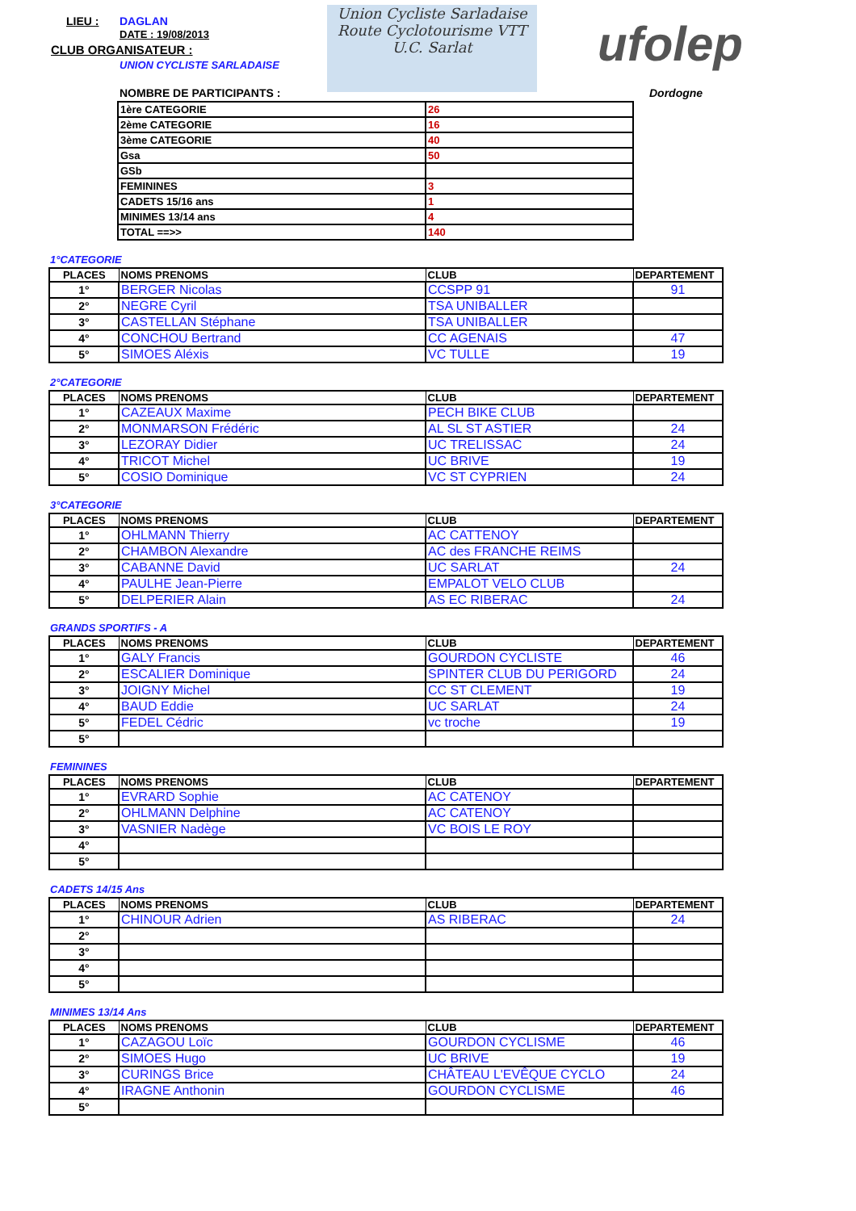LIEU : DAGLAN
DATE : 19/08/2013
CLUB ORGANISATEUR :
UNION CYCLISTE SARLADAISE
Union Cycliste Sarladaise
Route Cyclotourisme VTT
U.C. Sarlat
ufolep
NOMBRE DE PARTICIPANTS : Dordogne
| 1ère CATEGORIE | 26 |
| 2ème CATEGORIE | 16 |
| 3ème CATEGORIE | 40 |
| Gsa | 50 |
| GSb | |
| FEMININES | 3 |
| CADETS 15/16 ans | 1 |
| MINIMES 13/14 ans | 4 |
| TOTAL ==>> | 140 |
1°CATEGORIE
| PLACES | NOMS PRENOMS | CLUB | DEPARTEMENT |
| --- | --- | --- | --- |
| 1° | BERGER Nicolas | CCSPP 91 | 91 |
| 2° | NEGRE Cyril | TSA UNIBALLER | |
| 3° | CASTELLAN Stéphane | TSA UNIBALLER | |
| 4° | CONCHOU Bertrand | CC AGENAIS | 47 |
| 5° | SIMOES Aléxis | VC TULLE | 19 |
2°CATEGORIE
| PLACES | NOMS PRENOMS | CLUB | DEPARTEMENT |
| --- | --- | --- | --- |
| 1° | CAZEAUX Maxime | PECH BIKE CLUB | |
| 2° | MONMARSON Frédéric | AL SL ST ASTIER | 24 |
| 3° | LEZORAY Didier | UC TRELISSAC | 24 |
| 4° | TRICOT Michel | UC BRIVE | 19 |
| 5° | COSIO Dominique | VC ST CYPRIEN | 24 |
3°CATEGORIE
| PLACES | NOMS PRENOMS | CLUB | DEPARTEMENT |
| --- | --- | --- | --- |
| 1° | OHLMANN Thierry | AC CATTENOY | |
| 2° | CHAMBON Alexandre | AC des FRANCHE REIMS | |
| 3° | CABANNE David | UC SARLAT | 24 |
| 4° | PAULHE Jean-Pierre | EMPALOT VELO CLUB | |
| 5° | DELPERIER Alain | AS EC RIBERAC | 24 |
GRANDS SPORTIFS - A
| PLACES | NOMS PRENOMS | CLUB | DEPARTEMENT |
| --- | --- | --- | --- |
| 1° | GALY Francis | GOURDON CYCLISTE | 46 |
| 2° | ESCALIER Dominique | SPINTER CLUB DU PERIGORD | 24 |
| 3° | JOIGNY Michel | CC ST CLEMENT | 19 |
| 4° | BAUD Eddie | UC SARLAT | 24 |
| 5° | FEDEL Cédric | vc troche | 19 |
| 5° | | | |
FEMININES
| PLACES | NOMS PRENOMS | CLUB | DEPARTEMENT |
| --- | --- | --- | --- |
| 1° | EVRARD Sophie | AC CATENOY | |
| 2° | OHLMANN Delphine | AC CATENOY | |
| 3° | VASNIER Nadège | VC BOIS LE ROY | |
| 4° | | | |
| 5° | | | |
CADETS 14/15 Ans
| PLACES | NOMS PRENOMS | CLUB | DEPARTEMENT |
| --- | --- | --- | --- |
| 1° | CHINOUR Adrien | AS RIBERAC | 24 |
| 2° | | | |
| 3° | | | |
| 4° | | | |
| 5° | | | |
MINIMES 13/14 Ans
| PLACES | NOMS PRENOMS | CLUB | DEPARTEMENT |
| --- | --- | --- | --- |
| 1° | CAZAGOU Loïc | GOURDON CYCLISME | 46 |
| 2° | SIMOES Hugo | UC BRIVE | 19 |
| 3° | CURINGS Brice | CHÂTEAU L'EVÊQUE CYCLO | 24 |
| 4° | IRAGNE Anthonin | GOURDON CYCLISME | 46 |
| 5° | | | |